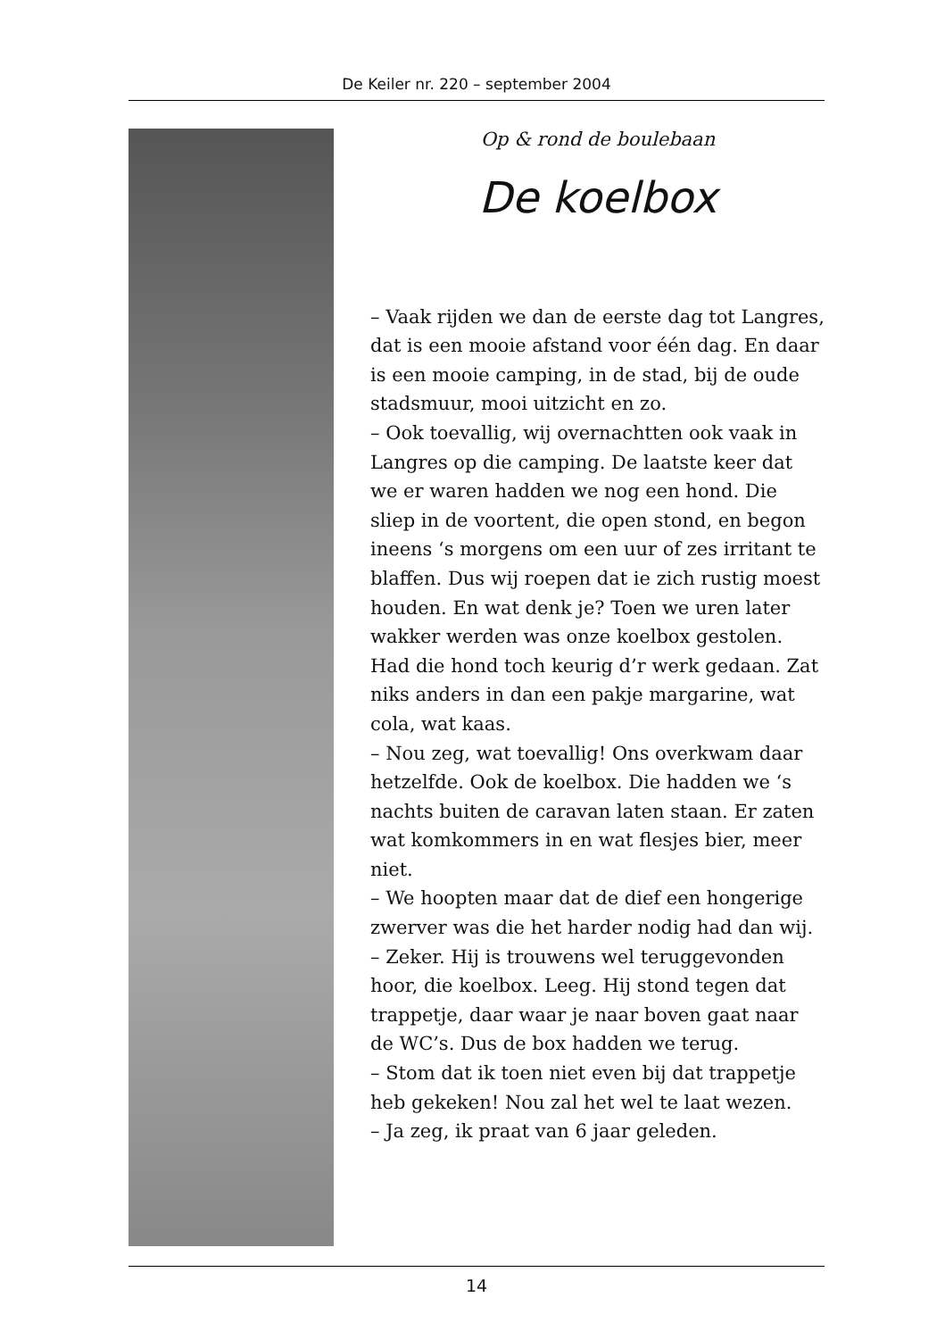De Keiler nr. 220 – september 2004
Op & rond de boulebaan
De koelbox
– Vaak rijden we dan de eerste dag tot Lang­res, dat is een mooie afstand voor één dag. En daar is een mooie camping, in de stad, bij de oude stadsmuur, mooi uitzicht en zo.
– Ook toevallig, wij overnachtten ook vaak in Langres op die camping. De laatste keer dat we er waren hadden we nog een hond. Die sliep in de voortent, die open stond, en begon ineens ‘s morgens om een uur of zes irritant te blaffen. Dus wij roepen dat ie zich rustig moest houden. En wat denk je? Toen we uren later wakker werden was onze koel­box gestolen. Had die hond toch keurig d’r werk gedaan. Zat niks anders in dan een pakje margarine, wat cola, wat kaas.
– Nou zeg, wat toevallig! Ons overkwam daar hetzelfde. Ook de koelbox. Die hadden we ‘s nachts buiten de caravan laten staan. Er zaten wat komkommers in en wat flesjes bier, meer niet.
– We hoopten maar dat de dief een hongeri­ge zwerver was die het harder nodig had dan wij.
– Zeker. Hij is trouwens wel teruggevonden hoor, die koelbox. Leeg. Hij stond tegen dat trappetje, daar waar je naar boven gaat naar de WC’s. Dus de box hadden we terug.
– Stom dat ik toen niet even bij dat trappetje heb gekeken! Nou zal het wel te laat wezen.
– Ja zeg, ik praat van 6 jaar geleden.
14